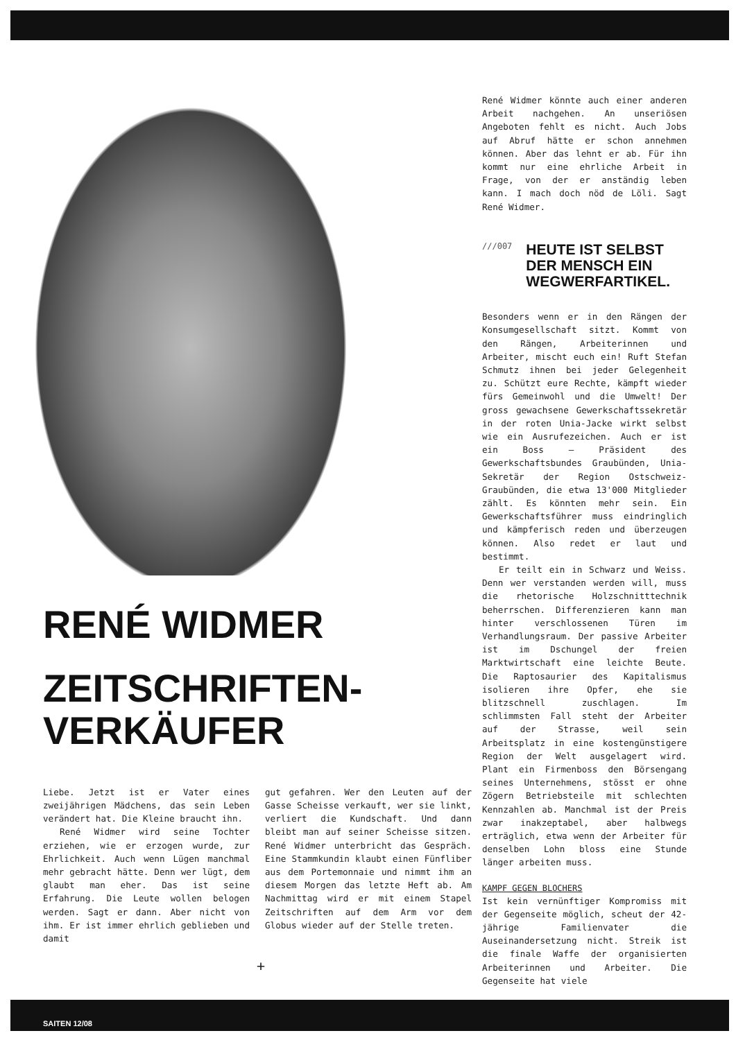RENÉ WIDMER
ZEITSCHRIFTEN-
VERKÄUFER
Liebe. Jetzt ist er Vater eines zweijährigen Mädchens, das sein Leben verändert hat. Die Kleine braucht ihn.
René Widmer wird seine Tochter erziehen, wie er erzogen wurde, zur Ehrlichkeit. Auch wenn Lügen manchmal mehr gebracht hätte. Denn wer lügt, dem glaubt man eher. Das ist seine Erfahrung. Die Leute wollen belogen werden. Sagt er dann. Aber nicht von ihm. Er ist immer ehrlich geblieben und damit
gut gefahren. Wer den Leuten auf der Gasse Scheisse verkauft, wer sie linkt, verliert die Kundschaft. Und dann bleibt man auf seiner Scheisse sitzen. René Widmer unterbricht das Gespräch. Eine Stammkundin klaubt einen Fünfliber aus dem Portemonnaie und nimmt ihm an diesem Morgen das letzte Heft ab. Am Nachmittag wird er mit einem Stapel Zeitschriften auf dem Arm vor dem Globus wieder auf der Stelle treten.
+
René Widmer könnte auch einer anderen Arbeit nachgehen. An unseriösen Angeboten fehlt es nicht. Auch Jobs auf Abruf hätte er schon annehmen können. Aber das lehnt er ab. Für ihn kommt nur eine ehrliche Arbeit in Frage, von der er anständig leben kann. I mach doch nöd de Löli. Sagt René Widmer.
///007
HEUTE IST SELBST DER MENSCH EIN WEGWERFARTIKEL.
Besonders wenn er in den Rängen der Konsumgesellschaft sitzt. Kommt von den Rängen, Arbeiterinnen und Arbeiter, mischt euch ein! Ruft Stefan Schmutz ihnen bei jeder Gelegenheit zu. Schützt eure Rechte, kämpft wieder fürs Gemeinwohl und die Umwelt! Der gross gewachsene Gewerkschaftssekretär in der roten Unia-Jacke wirkt selbst wie ein Ausrufezeichen. Auch er ist ein Boss – Präsident des Gewerkschaftsbundes Graubünden, Unia-Sekretär der Region Ostschweiz-Graubünden, die etwa 13'000 Mitglieder zählt. Es könnten mehr sein. Ein Gewerkschaftsführer muss eindringlich und kämpferisch reden und überzeugen können. Also redet er laut und bestimmt.
Er teilt ein in Schwarz und Weiss. Denn wer verstanden werden will, muss die rhetorische Holzschnitttechnik beherrschen. Differenzieren kann man hinter verschlossenen Türen im Verhandlungsraum. Der passive Arbeiter ist im Dschungel der freien Marktwirtschaft eine leichte Beute. Die Raptosaurier des Kapitalismus isolieren ihre Opfer, ehe sie blitzschnell zuschlagen. Im schlimmsten Fall steht der Arbeiter auf der Strasse, weil sein Arbeitsplatz in eine kostengünstigere Region der Welt ausgelagert wird. Plant ein Firmenboss den Börsengang seines Unternehmens, stösst er ohne Zögern Betriebsteile mit schlechten Kennzahlen ab. Manchmal ist der Preis zwar inakzeptabel, aber halbwegs erträglich, etwa wenn der Arbeiter für denselben Lohn bloss eine Stunde länger arbeiten muss.
KAMPF GEGEN BLOCHERS
Ist kein vernünftiger Kompromiss mit der Gegenseite möglich, scheut der 42-jährige Familienvater die Auseinandersetzung nicht. Streik ist die finale Waffe der organisierten Arbeiterinnen und Arbeiter. Die Gegenseite hat viele
SAITEN 12/08